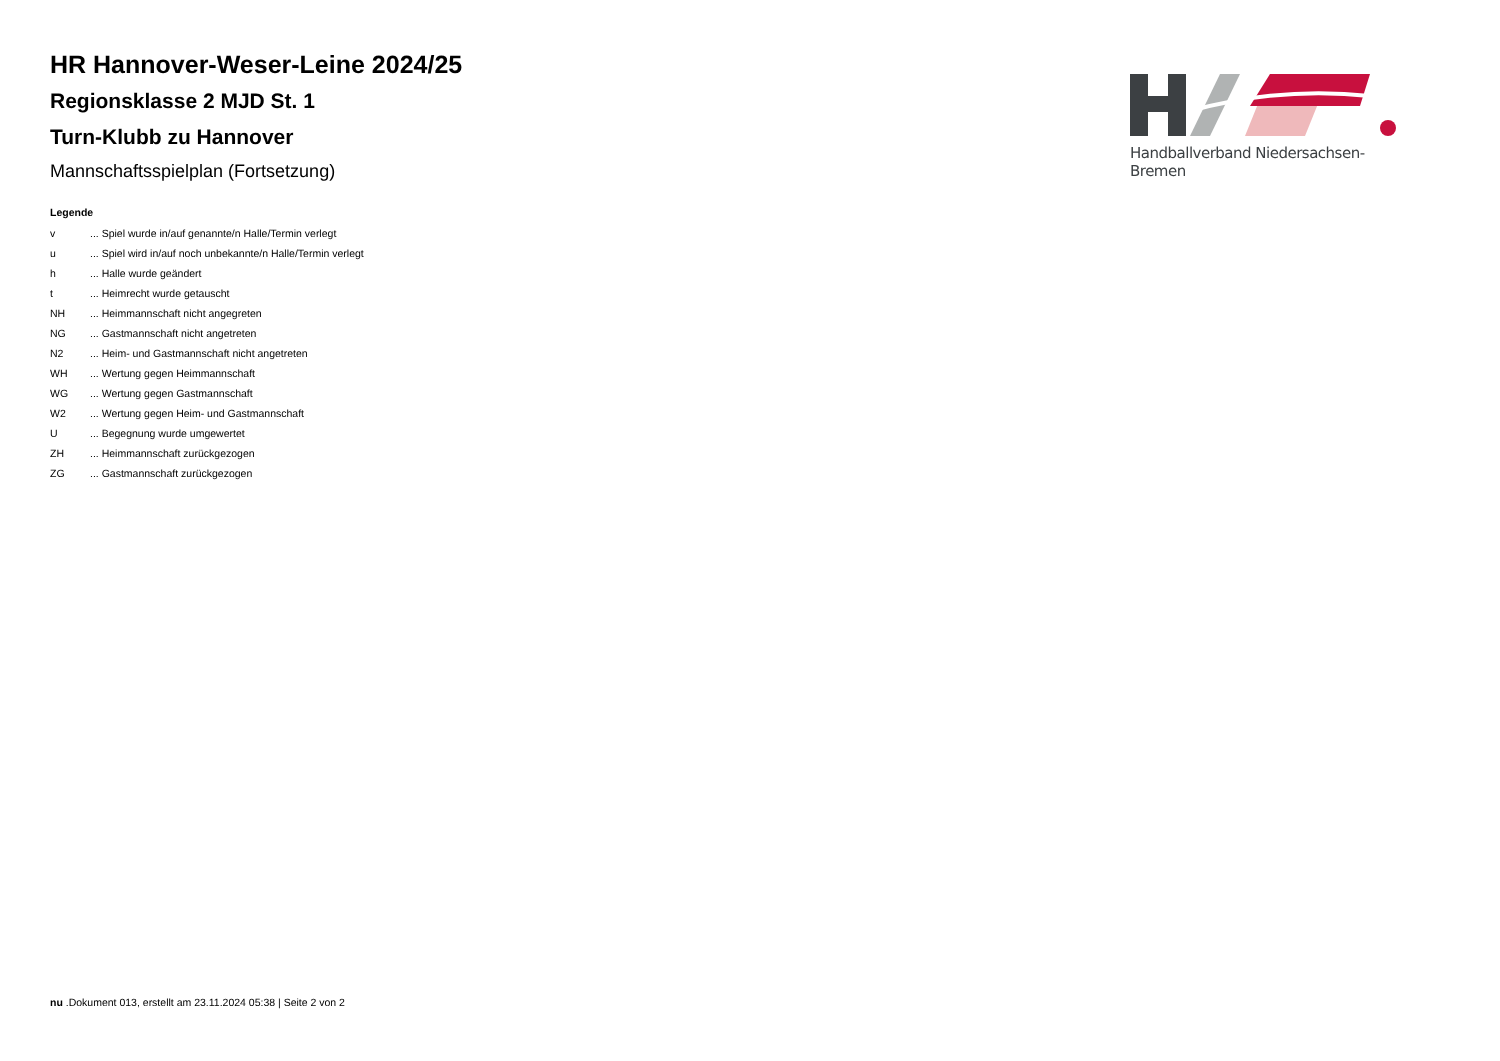HR Hannover-Weser-Leine 2024/25
Regionsklasse 2 MJD St. 1
Turn-Klubb zu Hannover
Mannschaftsspielplan (Fortsetzung)
Legende
| v | ... Spiel wurde in/auf genannte/n Halle/Termin verlegt |
| u | ... Spiel wird in/auf noch unbekannte/n Halle/Termin verlegt |
| h | ... Halle wurde geändert |
| t | ... Heimrecht wurde getauscht |
| NH | ... Heimmannschaft nicht angegreten |
| NG | ... Gastmannschaft nicht angetreten |
| N2 | ... Heim- und Gastmannschaft nicht angetreten |
| WH | ... Wertung gegen Heimmannschaft |
| WG | ... Wertung gegen Gastmannschaft |
| W2 | ... Wertung gegen Heim- und Gastmannschaft |
| U | ... Begegnung wurde umgewertet |
| ZH | ... Heimmannschaft zurückgezogen |
| ZG | ... Gastmannschaft zurückgezogen |
Handballverband Niedersachsen-Bremen
nu .Dokument 013, erstellt am 23.11.2024 05:38 | Seite 2 von 2